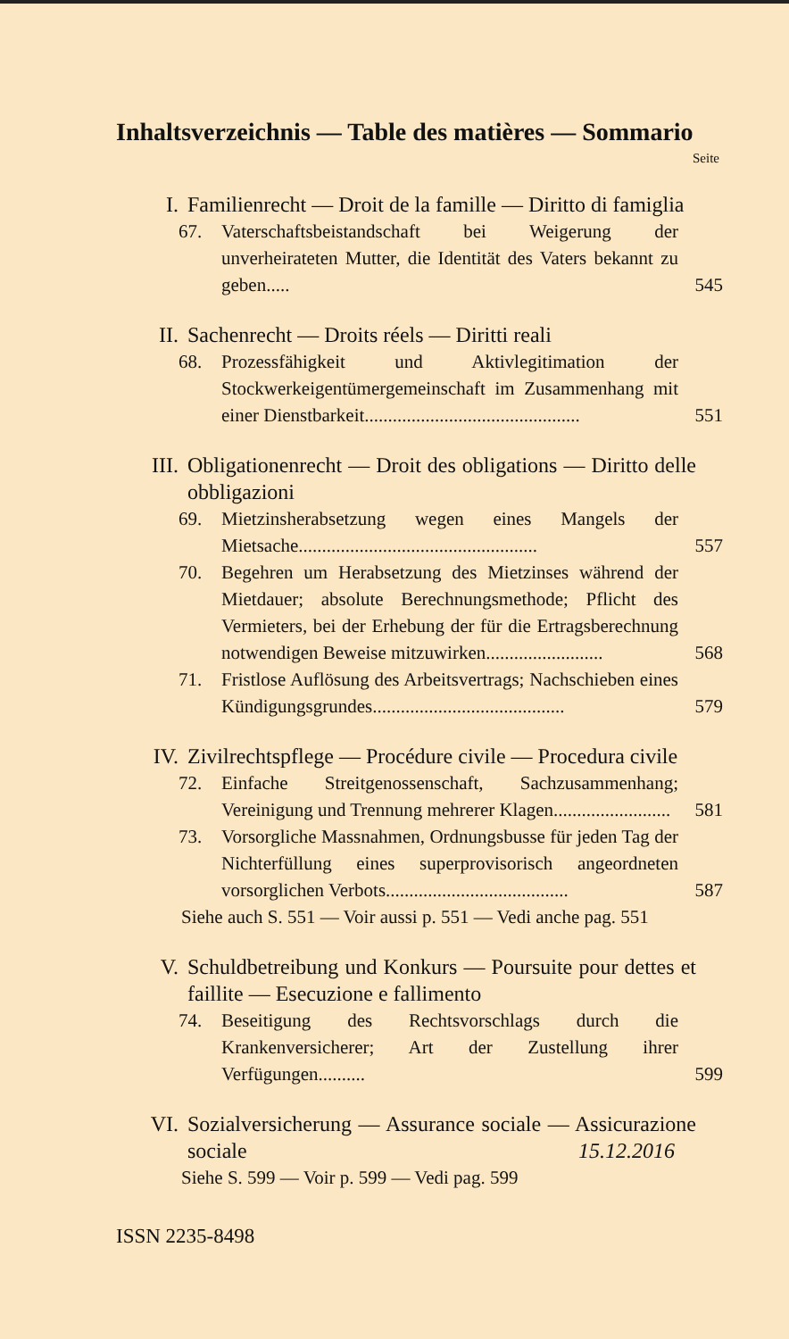Inhaltsverzeichnis — Table des matières — Sommario
Seite
I. Familienrecht — Droit de la famille — Diritto di famiglia
67. Vaterschaftsbeistandschaft bei Weigerung der unverheirateten Mutter, die Identität des Vaters bekannt zu geben..... 545
II. Sachenrecht — Droits réels — Diritti reali
68. Prozessfähigkeit und Aktivlegitimation der Stockwerkeigentümergemeinschaft im Zusammenhang mit einer Dienstbarkeit.............................................. 551
III. Obligationenrecht — Droit des obligations — Diritto delle obbligazioni
69. Mietzinsherabsetzung wegen eines Mangels der Mietsache................................................... 557
70. Begehren um Herabsetzung des Mietzinses während der Mietdauer; absolute Berechnungsmethode; Pflicht des Vermieters, bei der Erhebung der für die Ertragsberechnung notwendigen Beweise mitzuwirken......................... 568
71. Fristlose Auflösung des Arbeitsvertrags; Nachschieben eines Kündigungsgrundes......................................... 579
IV. Zivilrechtspflege — Procédure civile — Procedura civile
72. Einfache Streitgenossenschaft, Sachzusammenhang; Vereinigung und Trennung mehrerer Klagen......................... 581
73. Vorsorgliche Massnahmen, Ordnungsbusse für jeden Tag der Nichterfüllung eines superprovisorisch angeordneten vorsorglichen Verbots....................................... 587
Siehe auch S. 551 — Voir aussi p. 551 — Vedi anche pag. 551
V. Schuldbetreibung und Konkurs — Poursuite pour dettes et faillite — Esecuzione e fallimento
74. Beseitigung des Rechtsvorschlags durch die Krankenversicherer; Art der Zustellung ihrer Verfügungen.......... 599
VI. Sozialversicherung — Assurance sociale — Assicurazione sociale
Siehe S. 599 — Voir p. 599 — Vedi pag. 599
15.12.2016
ISSN 2235-8498